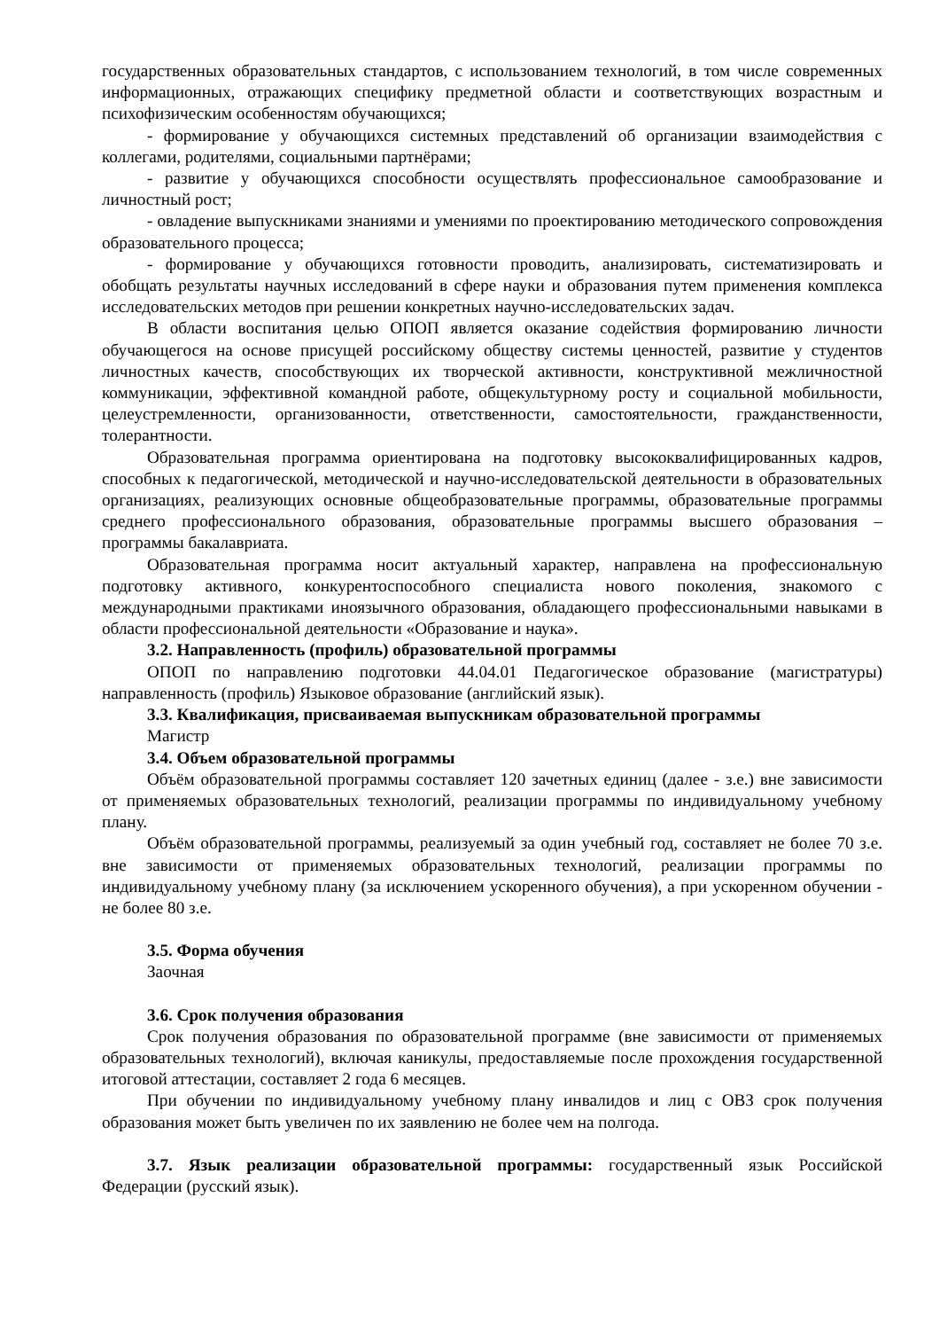государственных образовательных стандартов, с использованием технологий, в том числе современных информационных, отражающих специфику предметной области и соответствующих возрастным и психофизическим особенностям обучающихся;
- формирование у обучающихся системных представлений об организации взаимодействия с коллегами, родителями, социальными партнёрами;
- развитие у обучающихся способности осуществлять профессиональное самообразование и личностный рост;
- овладение выпускниками знаниями и умениями по проектированию методического сопровождения образовательного процесса;
- формирование у обучающихся готовности проводить, анализировать, систематизировать и обобщать результаты научных исследований в сфере науки и образования путем применения комплекса исследовательских методов при решении конкретных научно-исследовательских задач.
В области воспитания целью ОПОП является оказание содействия формированию личности обучающегося на основе присущей российскому обществу системы ценностей, развитие у студентов личностных качеств, способствующих их творческой активности, конструктивной межличностной коммуникации, эффективной командной работе, общекультурному росту и социальной мобильности, целеустремленности, организованности, ответственности, самостоятельности, гражданственности, толерантности.
Образовательная программа ориентирована на подготовку высококвалифицированных кадров, способных к педагогической, методической и научно-исследовательской деятельности в образовательных организациях, реализующих основные общеобразовательные программы, образовательные программы среднего профессионального образования, образовательные программы высшего образования – программы бакалавриата.
Образовательная программа носит актуальный характер, направлена на профессиональную подготовку активного, конкурентоспособного специалиста нового поколения, знакомого с международными практиками иноязычного образования, обладающего профессиональными навыками в области профессиональной деятельности «Образование и наука».
3.2. Направленность (профиль) образовательной программы
ОПОП по направлению подготовки 44.04.01 Педагогическое образование (магистратуры) направленность (профиль) Языковое образование (английский язык).
3.3. Квалификация, присваиваемая выпускникам образовательной программы
Магистр
3.4. Объем образовательной программы
Объём образовательной программы составляет 120 зачетных единиц (далее - з.е.) вне зависимости от применяемых образовательных технологий, реализации программы по индивидуальному учебному плану.
Объём образовательной программы, реализуемый за один учебный год, составляет не более 70 з.е. вне зависимости от применяемых образовательных технологий, реализации программы по индивидуальному учебному плану (за исключением ускоренного обучения), а при ускоренном обучении - не более 80 з.е.
3.5. Форма обучения
Заочная
3.6. Срок получения образования
Срок получения образования по образовательной программе (вне зависимости от применяемых образовательных технологий), включая каникулы, предоставляемые после прохождения государственной итоговой аттестации, составляет 2 года 6 месяцев.
При обучении по индивидуальному учебному плану инвалидов и лиц с ОВЗ срок получения образования может быть увеличен по их заявлению не более чем на полгода.
3.7. Язык реализации образовательной программы: государственный язык Российской Федерации (русский язык).